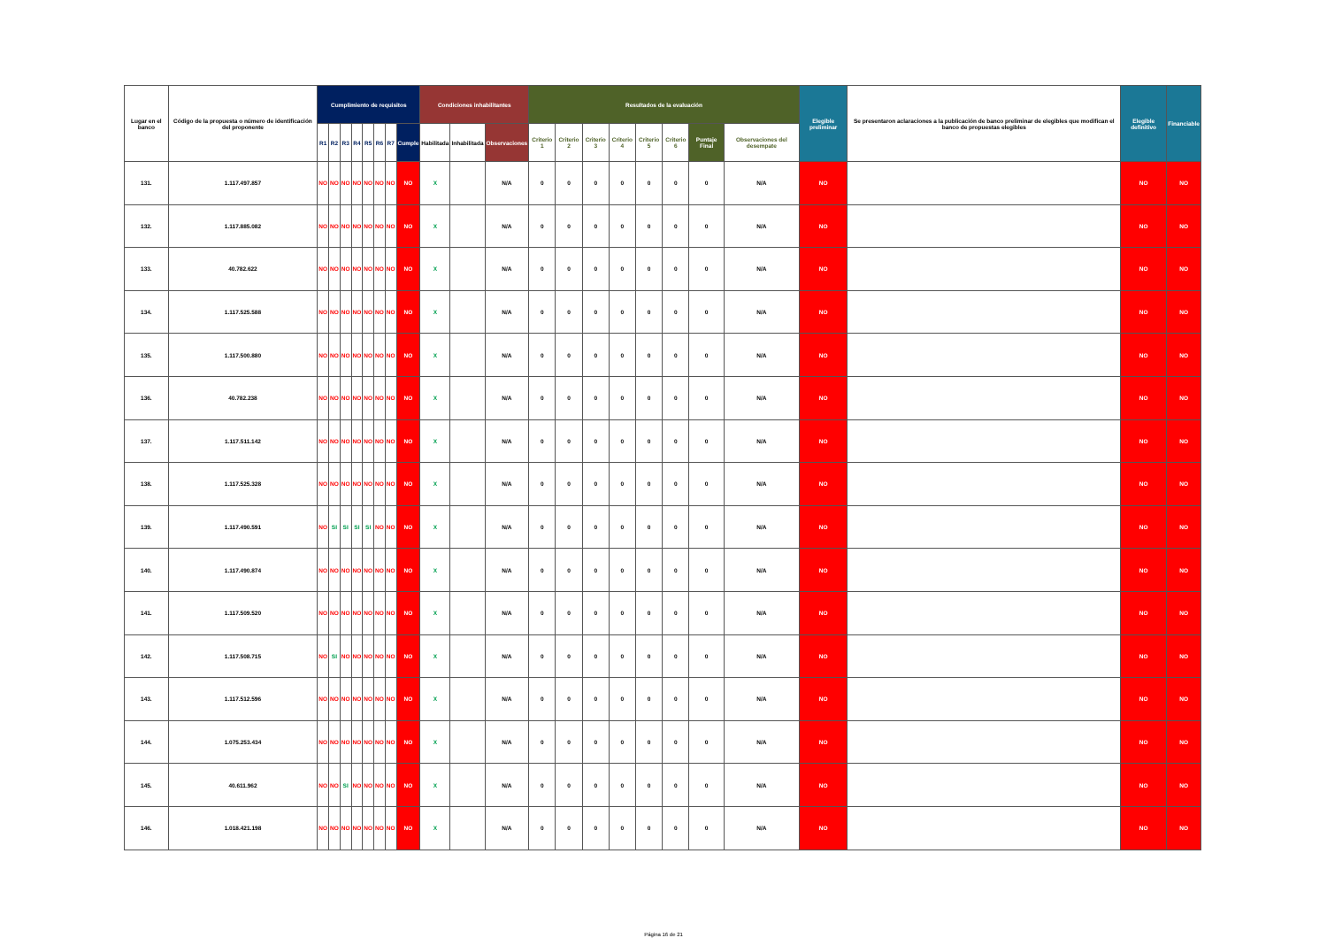| Lugar en el banco | Código de la propuesta o número de identificación del proponente | Cumplimiento de requisitos | | | | | | | | Condiciones inhabilitantes | | | Resultados de la evaluación | | | | | | | | Elegible preliminar | Se presentaron aclaraciones a la publicación de banco preliminar de elegibles que modifican el banco de propuestas elegibles | Elegible definitivo | Financiable |
| --- | --- | --- | --- | --- | --- | --- | --- | --- | --- | --- | --- | --- | --- | --- | --- | --- | --- | --- | --- | --- | --- | --- | --- | --- |
| | | R1 | R2 | R3 | R4 | R5 | R6 | R7 | Cumple | Habilitada | Inhabilitada | Observaciones | Criterio 1 | Criterio 2 | Criterio 3 | Criterio 4 | Criterio 5 | Criterio 6 | Puntaje Final | Observaciones del desempate | | | | |
| 131. | 1.117.497.857 | NO | NO | NO | NO | NO | NO | NO | NO | X | | N/A | 0 | 0 | 0 | 0 | 0 | 0 | 0 | N/A | NO | | NO | NO |
| 132. | 1.117.885.082 | NO | NO | NO | NO | NO | NO | NO | NO | X | | N/A | 0 | 0 | 0 | 0 | 0 | 0 | 0 | N/A | NO | | NO | NO |
| 133. | 40.782.622 | NO | NO | NO | NO | NO | NO | NO | NO | X | | N/A | 0 | 0 | 0 | 0 | 0 | 0 | 0 | N/A | NO | | NO | NO |
| 134. | 1.117.525.588 | NO | NO | NO | NO | NO | NO | NO | NO | X | | N/A | 0 | 0 | 0 | 0 | 0 | 0 | 0 | N/A | NO | | NO | NO |
| 135. | 1.117.500.880 | NO | NO | NO | NO | NO | NO | NO | NO | X | | N/A | 0 | 0 | 0 | 0 | 0 | 0 | 0 | N/A | NO | | NO | NO |
| 136. | 40.782.238 | NO | NO | NO | NO | NO | NO | NO | NO | X | | N/A | 0 | 0 | 0 | 0 | 0 | 0 | 0 | N/A | NO | | NO | NO |
| 137. | 1.117.511.142 | NO | NO | NO | NO | NO | NO | NO | NO | X | | N/A | 0 | 0 | 0 | 0 | 0 | 0 | 0 | N/A | NO | | NO | NO |
| 138. | 1.117.525.328 | NO | NO | NO | NO | NO | NO | NO | NO | X | | N/A | 0 | 0 | 0 | 0 | 0 | 0 | 0 | N/A | NO | | NO | NO |
| 139. | 1.117.490.591 | NO | SI | SI | SI | SI | NO | NO | NO | X | | N/A | 0 | 0 | 0 | 0 | 0 | 0 | 0 | N/A | NO | | NO | NO |
| 140. | 1.117.490.874 | NO | NO | NO | NO | NO | NO | NO | NO | X | | N/A | 0 | 0 | 0 | 0 | 0 | 0 | 0 | N/A | NO | | NO | NO |
| 141. | 1.117.509.520 | NO | NO | NO | NO | NO | NO | NO | NO | X | | N/A | 0 | 0 | 0 | 0 | 0 | 0 | 0 | N/A | NO | | NO | NO |
| 142. | 1.117.508.715 | NO | SI | NO | NO | NO | NO | NO | NO | X | | N/A | 0 | 0 | 0 | 0 | 0 | 0 | 0 | N/A | NO | | NO | NO |
| 143. | 1.117.512.596 | NO | NO | NO | NO | NO | NO | NO | NO | X | | N/A | 0 | 0 | 0 | 0 | 0 | 0 | 0 | N/A | NO | | NO | NO |
| 144. | 1.075.253.434 | NO | NO | NO | NO | NO | NO | NO | NO | X | | N/A | 0 | 0 | 0 | 0 | 0 | 0 | 0 | N/A | NO | | NO | NO |
| 145. | 40.611.962 | NO | NO | SI | NO | NO | NO | NO | NO | X | | N/A | 0 | 0 | 0 | 0 | 0 | 0 | 0 | N/A | NO | | NO | NO |
| 146. | 1.018.421.198 | NO | NO | NO | NO | NO | NO | NO | NO | X | | N/A | 0 | 0 | 0 | 0 | 0 | 0 | 0 | N/A | NO | | NO | NO |
Página 16 de 21